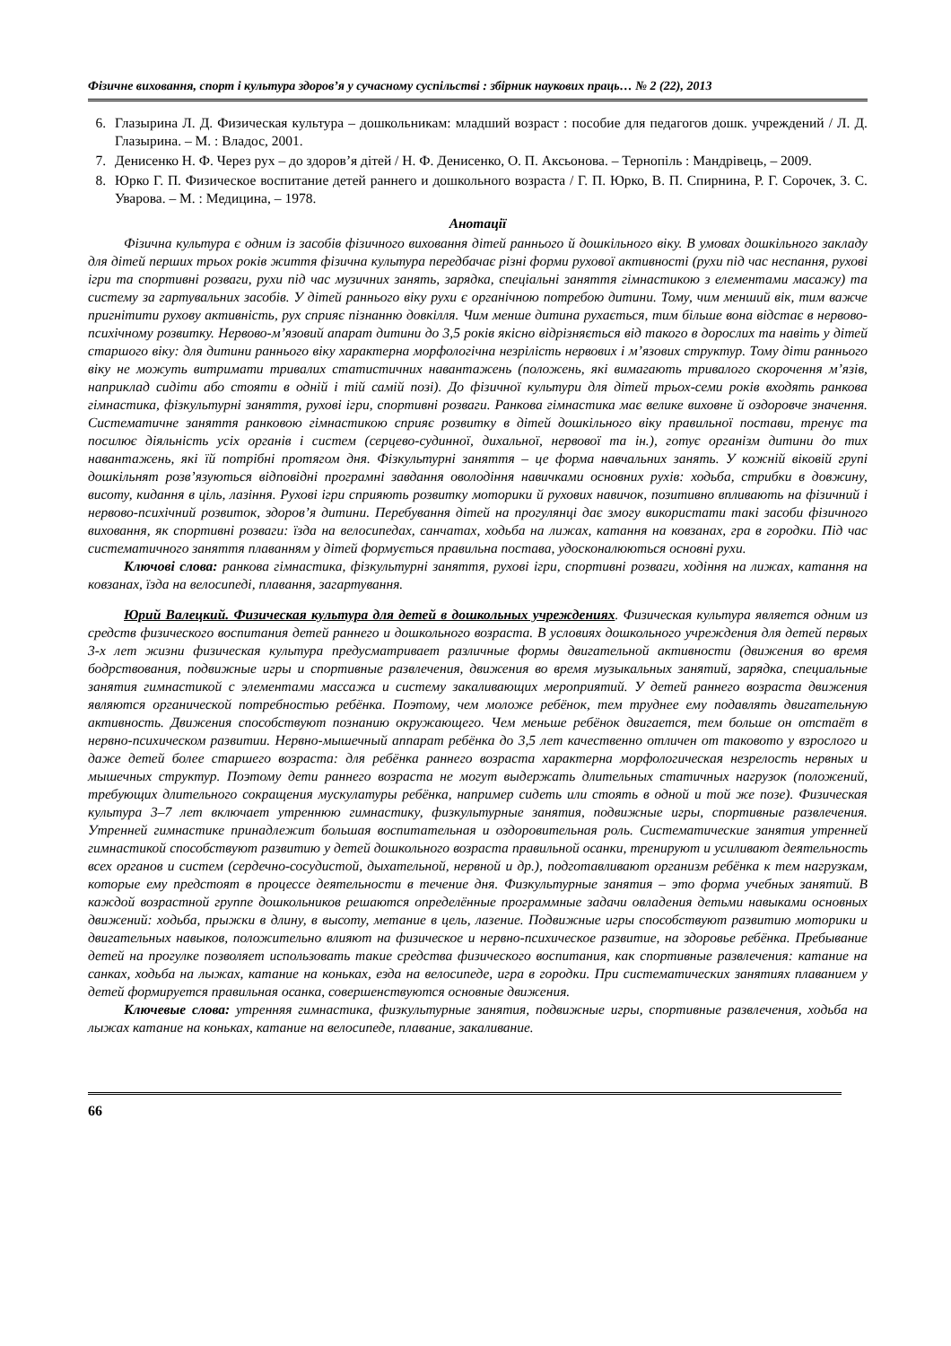Фізичне виховання, спорт і культура здоров’я у сучасному суспільстві : збірник наукових праць… № 2 (22), 2013
6. Глазырина Л. Д. Физическая культура – дошкольникам: младший возраст : пособие для педагогов дошк. учреждений / Л. Д. Глазырина. – М. : Владос, 2001.
7. Денисенко Н. Ф. Через рух – до здоров’я дітей / Н. Ф. Денисенко, О. П. Аксьонова. – Тернопіль : Мандрівець, – 2009.
8. Юрко Г. П. Физическое воспитание детей раннего и дошкольного возраста / Г. П. Юрко, В. П. Спирнина, Р. Г. Сорочек, З. С. Уварова. – М. : Медицина, – 1978.
Анотації
Фізична культура є одним із засобів фізичного виховання дітей раннього й дошкільного віку. В умовах дошкільного закладу для дітей перших трьох років життя фізична культура передбачає різні форми рухової активності (рухи під час неспання, рухові ігри та спортивні розваги, рухи під час музичних занять, зарядка, спеціальні заняття гімнастикою з елементами масажу) та систему за гартувальних засобів. У дітей раннього віку рухи є органічною потребою дитини. Тому, чим менший вік, тим важче пригнітити рухову активність, рух сприяє пізнанню довкілля. Чим менше дитина рухається, тим більше вона відстає в нервово-психічному розвитку. Нервово-м’язовий апарат дитини до 3,5 років якісно відрізняється від такого в дорослих та навіть у дітей старшого віку: для дитини раннього віку характерна морфологічна незрілість нервових і м’язових структур. Тому діти раннього віку не можуть витримати тривалих статистичних навантажень (положень, які вимагають тривалого скорочення м’язів, наприклад сидіти або стояти в одній і тій самій позі). До фізичної культури для дітей трьох-семи років входять ранкова гімнастика, фізкультурні заняття, рухові ігри, спортивні розваги. Ранкова гімнастика має велике виховне й оздоровче значення. Систематичне заняття ранковою гімнастикою сприяє розвитку в дітей дошкільного віку правильної постави, тренує та посилює діяльність усіх органів і систем (серцево-судинної, дихальної, нервової та ін.), готує організм дитини до тих навантажень, які їй потрібні протягом дня. Фізкультурні заняття – це форма навчальних занять. У кожній віковій групі дошкільнят розв’язуються відповідні програмні завдання оволодіння навичками основних рухів: ходьба, стрибки в довжину, висоту, кидання в ціль, лазіння. Рухові ігри сприяють розвитку моторики й рухових навичок, позитивно впливають на фізичний і нервово-психічний розвиток, здоров’я дитини. Перебування дітей на прогулянці дає змогу використати такі засоби фізичного виховання, як спортивні розваги: їзда на велосипедах, санчатах, ходьба на лижах, катання на ковзанах, гра в городки. Під час систематичного заняття плаванням у дітей формується правильна постава, удосконалюються основні рухи.
Ключові слова: ранкова гімнастика, фізкультурні заняття, рухові ігри, спортивні розваги, ходіння на лижах, катання на ковзанах, їзда на велосипеді, плавання, загартування.
Юрий Валецкий. Физическая культура для детей в дошкольных учреждениях. Физическая культура является одним из средств физического воспитания детей раннего и дошкольного возраста. В условиях дошкольного учреждения для детей первых 3-х лет жизни физическая культура предусматривает различные формы двигательной активности (движения во время бодрствования, подвижные игры и спортивные развлечения, движения во время музыкальных занятий, зарядка, специальные занятия гимнастикой с элементами массажа и систему закаливающих мероприятий. У детей раннего возраста движения являются органической потребностью ребёнка. Поэтому, чем моложе ребёнок, тем труднее ему подавлять двигательную активность. Движения способствуют познанию окружающего. Чем меньше ребёнок двигается, тем больше он отстаёт в нервно-психическом развитии. Нервно-мышечный аппарат ребёнка до 3,5 лет качественно отличен от таковото у взрослого и даже детей более старшего возраста: для ребёнка раннего возраста характерна морфологическая незрелость нервных и мышечных структур. Поэтому дети раннего возраста не могут выдержать длительных статичных нагрузок (положений, требующих длительного сокращения мускулатуры ребёнка, например сидеть или стоять в одной и той же позе). Физическая культура 3–7 лет включает утреннюю гимнастику, физкультурные занятия, подвижные игры, спортивные развлечения. Утренней гимнастике принадлежит большая воспитательная и оздоровительная роль. Систематические занятия утренней гимнастикой способствуют развитию у детей дошкольного возраста правильной осанки, тренируют и усиливают деятельность всех органов и систем (сердечно-сосудистой, дыхательной, нервной и др.), подготавливают организм ребёнка к тем нагрузкам, которые ему предстоят в процессе деятельности в течение дня. Физкультурные занятия – это форма учебных занятий. В каждой возрастной группе дошкольников решаются определённые программные задачи овладения детьми навыками основных движений: ходьба, прыжки в длину, в высоту, метание в цель, лазение. Подвижные игры способствуют развитию моторики и двигательных навыков, положительно влияют на физическое и нервно-психическое развитие, на здоровье ребёнка. Пребывание детей на прогулке позволяет использовать такие средства физического воспитания, как спортивные развлечения: катание на санках, ходьба на лыжах, катание на коньках, езда на велосипеде, игра в городки. При систематических занятиях плаванием у детей формируется правильная осанка, совершенствуются основные движения.
Ключевые слова: утренняя гимнастика, физкультурные занятия, подвижные игры, спортивные развлечения, ходьба на лыжах катание на коньках, катание на велосипеде, плавание, закаливание.
66